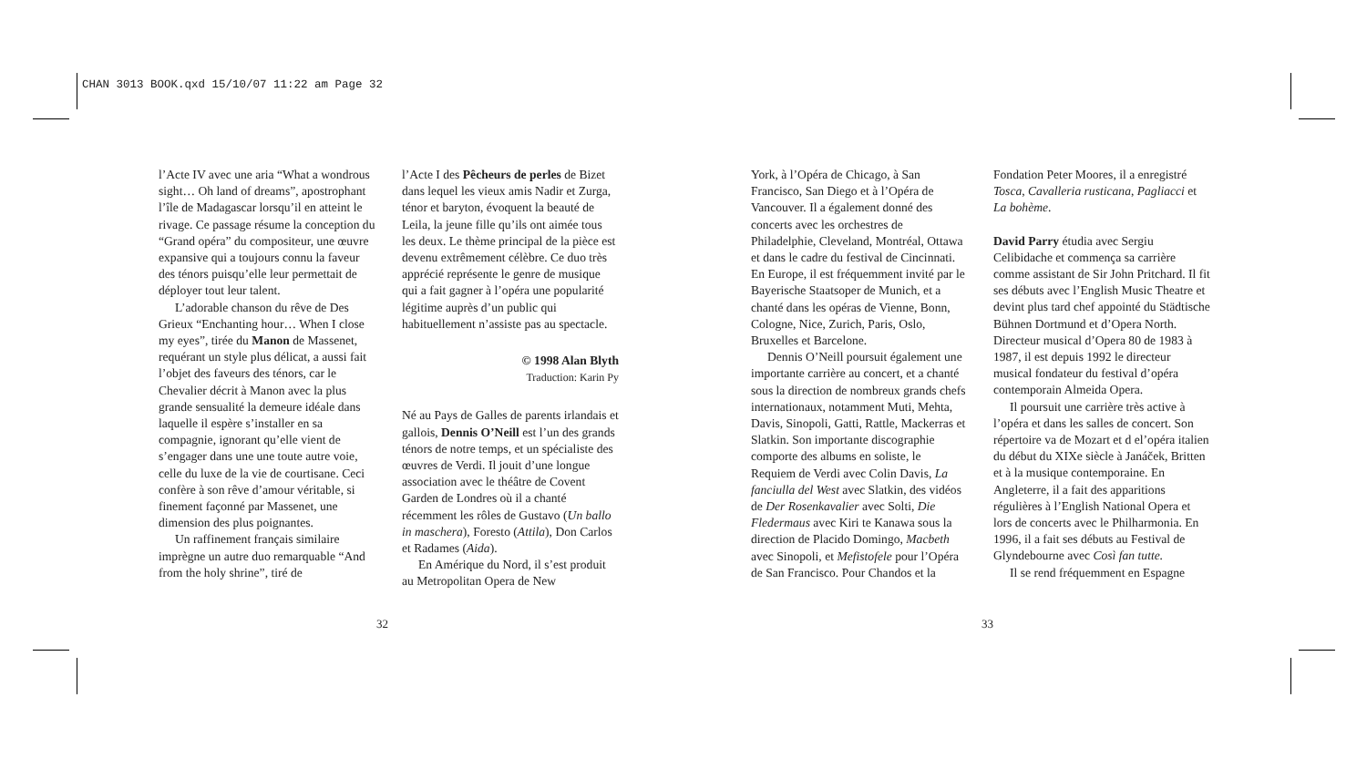CHAN 3013 BOOK.qxd 15/10/07 11:22 am Page 32
l’Acte IV avec une aria “What a wondrous sight… Oh land of dreams”, apostrophant l’île de Madagascar lorsqu’il en atteint le rivage. Ce passage résume la conception du “Grand opéra” du compositeur, une œuvre expansive qui a toujours connu la faveur des ténors puisqu’elle leur permettait de déployer tout leur talent.
L’adorable chanson du rêve de Des Grieux “Enchanting hour… When I close my eyes”, tirée du Manon de Massenet, requérant un style plus délicat, a aussi fait l’objet des faveurs des ténors, car le Chevalier décrit à Manon avec la plus grande sensualité la demeure idéale dans laquelle il espère s’installer en sa compagnie, ignorant qu’elle vient de s’engager dans une une toute autre voie, celle du luxe de la vie de courtisane. Ceci confère à son rêve d’amour véritable, si finement façonné par Massenet, une dimension des plus poignantes.
Un raffinement français similaire imprègne un autre duo remarquable “And from the holy shrine”, tiré de
l’Acte I des Pêcheurs de perles de Bizet dans lequel les vieux amis Nadir et Zurga, ténor et baryton, évoquent la beauté de Leila, la jeune fille qu’ils ont aimée tous les deux. Le thème principal de la pièce est devenu extrêmement célèbre. Ce duo très apprécié représente le genre de musique qui a fait gagner à l’opéra une popularité légitime auprès d’un public qui habituellement n’assiste pas au spectacle.
© 1998 Alan Blyth
Traduction: Karin Py
Né au Pays de Galles de parents irlandais et gallois, Dennis O’Neill est l’un des grands ténors de notre temps, et un spécialiste des œuvres de Verdi. Il jouit d’une longue association avec le théâtre de Covent Garden de Londres où il a chanté récemment les rôles de Gustavo (Un ballo in maschera), Foresto (Attila), Don Carlos et Radames (Aida).
En Amérique du Nord, il s’est produit au Metropolitan Opera de New
32
York, à l’Opéra de Chicago, à San Francisco, San Diego et à l’Opéra de Vancouver. Il a également donné des concerts avec les orchestres de Philadelphie, Cleveland, Montréal, Ottawa et dans le cadre du festival de Cincinnati. En Europe, il est fréquemment invité par le Bayerische Staatsoper de Munich, et a chanté dans les opéras de Vienne, Bonn, Cologne, Nice, Zurich, Paris, Oslo, Bruxelles et Barcelone.
Dennis O’Neill poursuit également une importante carrière au concert, et a chanté sous la direction de nombreux grands chefs internationaux, notamment Muti, Mehta, Davis, Sinopoli, Gatti, Rattle, Mackerras et Slatkin. Son importante discographie comporte des albums en soliste, le Requiem de Verdi avec Colin Davis, La fanciulla del West avec Slatkin, des vidéos de Der Rosenkavalier avec Solti, Die Fledermaus avec Kiri te Kanawa sous la direction de Placido Domingo, Macbeth avec Sinopoli, et Mefistofele pour l’Opéra de San Francisco. Pour Chandos et la
Fondation Peter Moores, il a enregistré Tosca, Cavalleria rusticana, Pagliacci et La bohème.
David Parry étudia avec Sergiu Celibidache et commença sa carrière comme assistant de Sir John Pritchard. Il fit ses débuts avec l’English Music Theatre et devint plus tard chef appointé du Städtische Bühnen Dortmund et d’Opera North. Directeur musical d’Opera 80 de 1983 à 1987, il est depuis 1992 le directeur musical fondateur du festival d’opéra contemporain Almeida Opera.
Il poursuit une carrière très active à l’opéra et dans les salles de concert. Son répertoire va de Mozart et d el’opéra italien du début du XIXe siècle à Janáček, Britten et à la musique contemporaine. En Angleterre, il a fait des apparitions régulières à l’English National Opera et lors de concerts avec le Philharmonia. En 1996, il a fait ses débuts au Festival de Glyndebourne avec Così fan tutte.
Il se rend fréquemment en Espagne
33